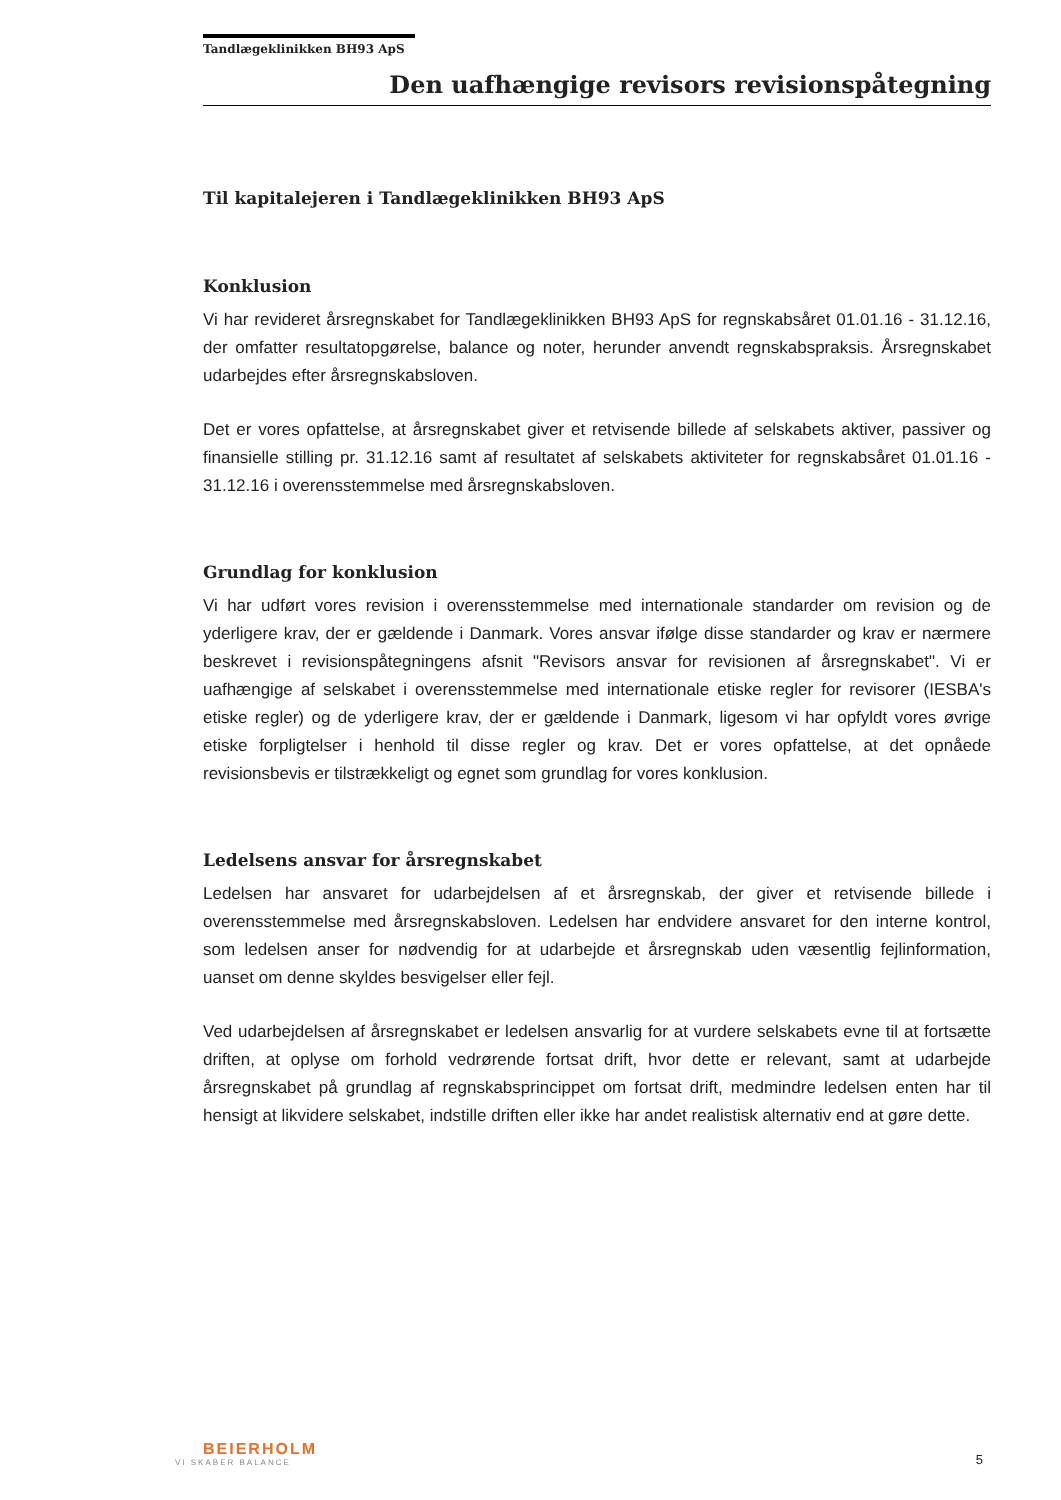Tandlægeklinikken BH93 ApS
Den uafhængige revisors revisionspåtegning
Til kapitalejeren i Tandlægeklinikken BH93 ApS
Konklusion
Vi har revideret årsregnskabet for Tandlægeklinikken BH93 ApS for regnskabsåret 01.01.16 - 31.12.16, der omfatter resultatopgørelse, balance og noter, herunder anvendt regnskabspraksis. Årsregnskabet udarbejdes efter årsregnskabsloven.
Det er vores opfattelse, at årsregnskabet giver et retvisende billede af selskabets aktiver, passiver og finansielle stilling pr. 31.12.16 samt af resultatet af selskabets aktiviteter for regnskabsåret 01.01.16 - 31.12.16 i overensstemmelse med årsregnskabsloven.
Grundlag for konklusion
Vi har udført vores revision i overensstemmelse med internationale standarder om revision og de yderligere krav, der er gældende i Danmark. Vores ansvar ifølge disse standarder og krav er nærmere beskrevet i revisionspåtegningens afsnit "Revisors ansvar for revisionen af årsregnskabet". Vi er uafhængige af selskabet i overensstemmelse med internationale etiske regler for revisorer (IESBA's etiske regler) og de yderligere krav, der er gældende i Danmark, ligesom vi har opfyldt vores øvrige etiske forpligtelser i henhold til disse regler og krav. Det er vores opfattelse, at det opnåede revisionsbevis er tilstrækkeligt og egnet som grundlag for vores konklusion.
Ledelsens ansvar for årsregnskabet
Ledelsen har ansvaret for udarbejdelsen af et årsregnskab, der giver et retvisende billede i overensstemmelse med årsregnskabsloven. Ledelsen har endvidere ansvaret for den interne kontrol, som ledelsen anser for nødvendig for at udarbejde et årsregnskab uden væsentlig fejlinformation, uanset om denne skyldes besvigelser eller fejl.
Ved udarbejdelsen af årsregnskabet er ledelsen ansvarlig for at vurdere selskabets evne til at fortsætte driften, at oplyse om forhold vedrørende fortsat drift, hvor dette er relevant, samt at udarbejde årsregnskabet på grundlag af regnskabsprincippet om fortsat drift, medmindre ledelsen enten har til hensigt at likvidere selskabet, indstille driften eller ikke har andet realistisk alternativ end at gøre dette.
BEIERHOLM
VI SKABER BALANCE
5